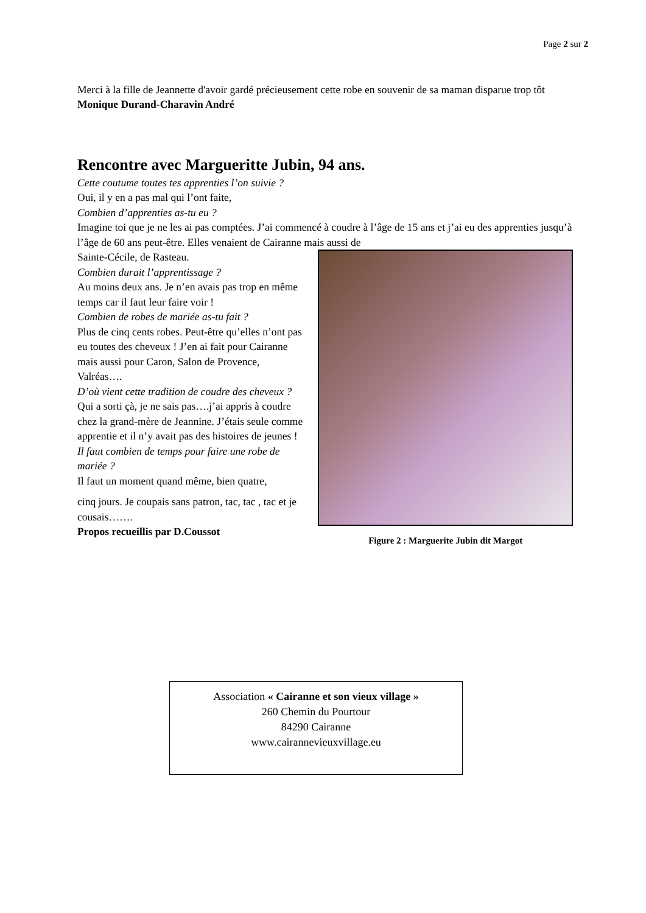Page 2 sur 2
Merci à la fille de Jeannette d'avoir gardé précieusement cette robe en souvenir de sa maman disparue trop tôt
Monique Durand-Charavin André
Rencontre avec Margueritte Jubin, 94 ans.
Cette coutume toutes tes apprenties l’on suivie ?
Oui, il y en a pas mal qui l’ont faite,
Combien d’apprenties as-tu eu ?
Imagine toi que je ne les ai pas comptées. J’ai commencé à coudre à l’âge de 15 ans et j’ai eu des apprenties jusqu’à l’âge de 60 ans peut-être. Elles venaient de Cairanne mais aussi de
Sainte-Cécile, de Rasteau.
Combien durait l’apprentissage ?
Au moins deux ans. Je n’en avais pas trop en même temps car il faut leur faire voir !
Combien de robes de mariée as-tu fait ?
Plus de cinq cents robes. Peut-être qu’elles n’ont pas eu toutes des cheveux ! J’en ai fait pour Cairanne mais aussi pour Caron, Salon de Provence, Valréas….
D’où vient cette tradition de coudre des cheveux ?
Qui a sorti çà, je ne sais pas….j’ai appris à coudre chez la grand-mère de Jeannine. J’étais seule comme apprentie et il n’y avait pas des histoires de jeunes !
Il faut combien de temps pour faire une robe de mariée ?
Il faut un moment quand même, bien quatre,
cinq jours. Je coupais sans patron, tac, tac , tac et je cousais…….
Propos recueillis par D.Coussot
Figure 2 : Marguerite Jubin dit Margot
Association « Cairanne et son vieux village »
260 Chemin du Pourtour
84290 Cairanne
www.cairannevieuxvillage.eu